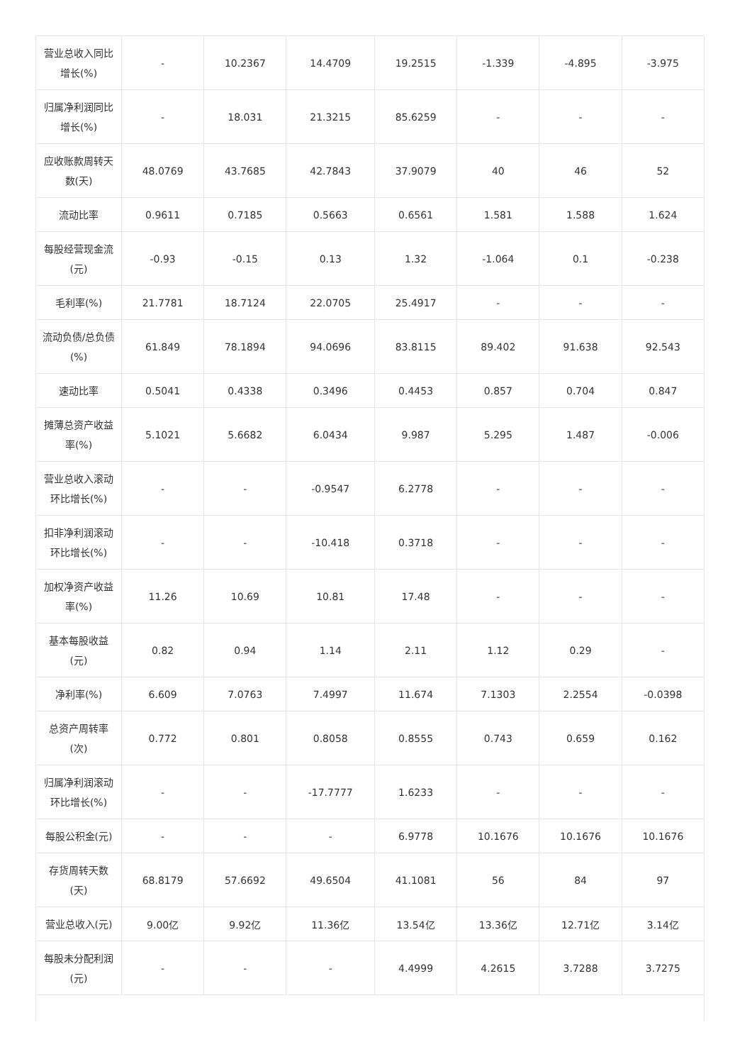| 营业总收入同比增长(%) | - | 10.2367 | 14.4709 | 19.2515 | -1.339 | -4.895 | -3.975 |
| 归属净利润同比增长(%) | - | 18.031 | 21.3215 | 85.6259 | - | - | - |
| 应收账款周转天数(天) | 48.0769 | 43.7685 | 42.7843 | 37.9079 | 40 | 46 | 52 |
| 流动比率 | 0.9611 | 0.7185 | 0.5663 | 0.6561 | 1.581 | 1.588 | 1.624 |
| 每股经营现金流(元) | -0.93 | -0.15 | 0.13 | 1.32 | -1.064 | 0.1 | -0.238 |
| 毛利率(%) | 21.7781 | 18.7124 | 22.0705 | 25.4917 | - | - | - |
| 流动负债/总负债(%) | 61.849 | 78.1894 | 94.0696 | 83.8115 | 89.402 | 91.638 | 92.543 |
| 速动比率 | 0.5041 | 0.4338 | 0.3496 | 0.4453 | 0.857 | 0.704 | 0.847 |
| 摊薄总资产收益率(%) | 5.1021 | 5.6682 | 6.0434 | 9.987 | 5.295 | 1.487 | -0.006 |
| 营业总收入滚动环比增长(%) | - | - | -0.9547 | 6.2778 | - | - | - |
| 扣非净利润滚动环比增长(%) | - | - | -10.418 | 0.3718 | - | - | - |
| 加权净资产收益率(%) | 11.26 | 10.69 | 10.81 | 17.48 | - | - | - |
| 基本每股收益(元) | 0.82 | 0.94 | 1.14 | 2.11 | 1.12 | 0.29 | - |
| 净利率(%) | 6.609 | 7.0763 | 7.4997 | 11.674 | 7.1303 | 2.2554 | -0.0398 |
| 总资产周转率(次) | 0.772 | 0.801 | 0.8058 | 0.8555 | 0.743 | 0.659 | 0.162 |
| 归属净利润滚动环比增长(%) | - | - | -17.7777 | 1.6233 | - | - | - |
| 每股公积金(元) | - | - | - | 6.9778 | 10.1676 | 10.1676 | 10.1676 |
| 存货周转天数(天) | 68.8179 | 57.6692 | 49.6504 | 41.1081 | 56 | 84 | 97 |
| 营业总收入(元) | 9.00亿 | 9.92亿 | 11.36亿 | 13.54亿 | 13.36亿 | 12.71亿 | 3.14亿 |
| 每股未分配利润(元) | - | - | - | 4.4999 | 4.2615 | 3.7288 | 3.7275 |